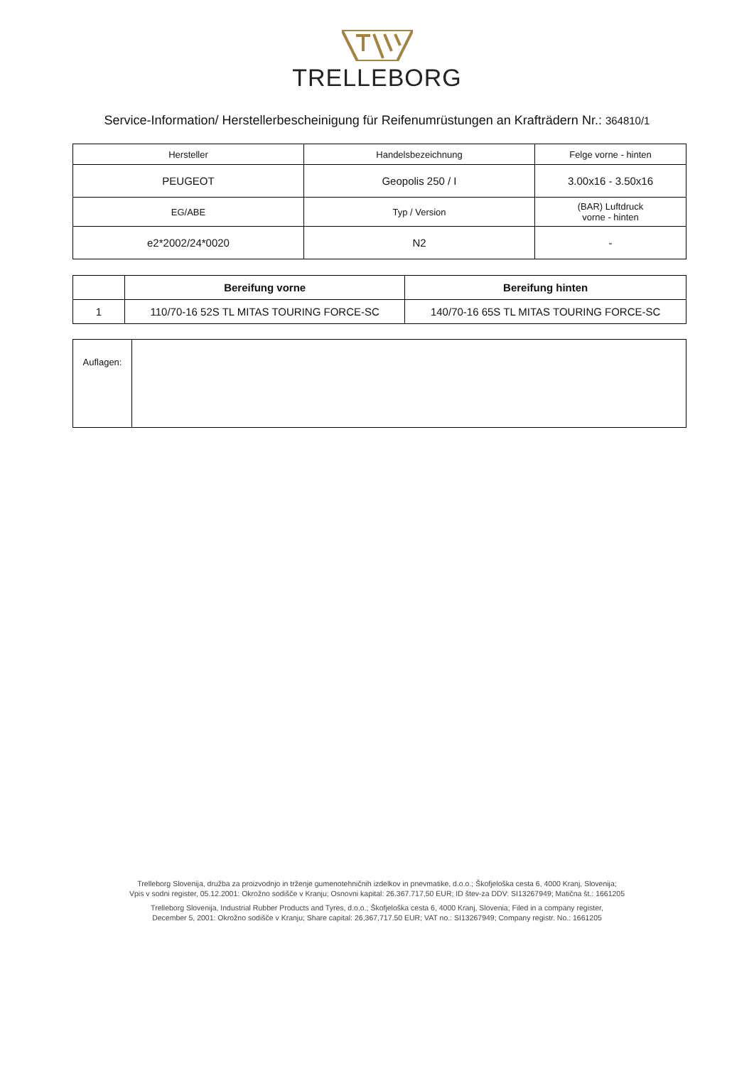TRELLEBORG
Service-Information/ Herstellerbescheinigung für Reifenumrüstungen an Krafträdern Nr.: 364810/1
| Hersteller | Handelsbezeichnung | Felge vorne - hinten |
| PEUGEOT | Geopolis 250 / I | 3.00x16 - 3.50x16 |
| EG/ABE | Typ / Version | (BAR) Luftdruck vorne - hinten |
| e2*2002/24*0020 | N2 | - |
| | Bereifung vorne | Bereifung hinten |
| --- | --- | --- |
| 1 | 110/70-16 52S TL MITAS TOURING FORCE-SC | 140/70-16 65S TL MITAS TOURING FORCE-SC |
| Auflagen: | |
Trelleborg Slovenija, družba za proizvodnjo in trženje gumenotehničnih izdelkov in pnevmatike, d.o.o.; Škofjeloška cesta 6, 4000 Kranj, Slovenija;
Vpis v sodni register, 05.12.2001: Okrožno sodišče v Kranju; Osnovni kapital: 26.367.717,50 EUR; ID štev-za DDV: SI13267949; Matična št.: 1661205
Trelleborg Slovenija, Industrial Rubber Products and Tyres, d.o.o.; Škofjeloška cesta 6, 4000 Kranj, Slovenia; Filed in a company register,
December 5, 2001: Okrožno sodišče v Kranju; Share capital: 26,367,717.50 EUR; VAT no.: SI13267949; Company registr. No.: 1661205